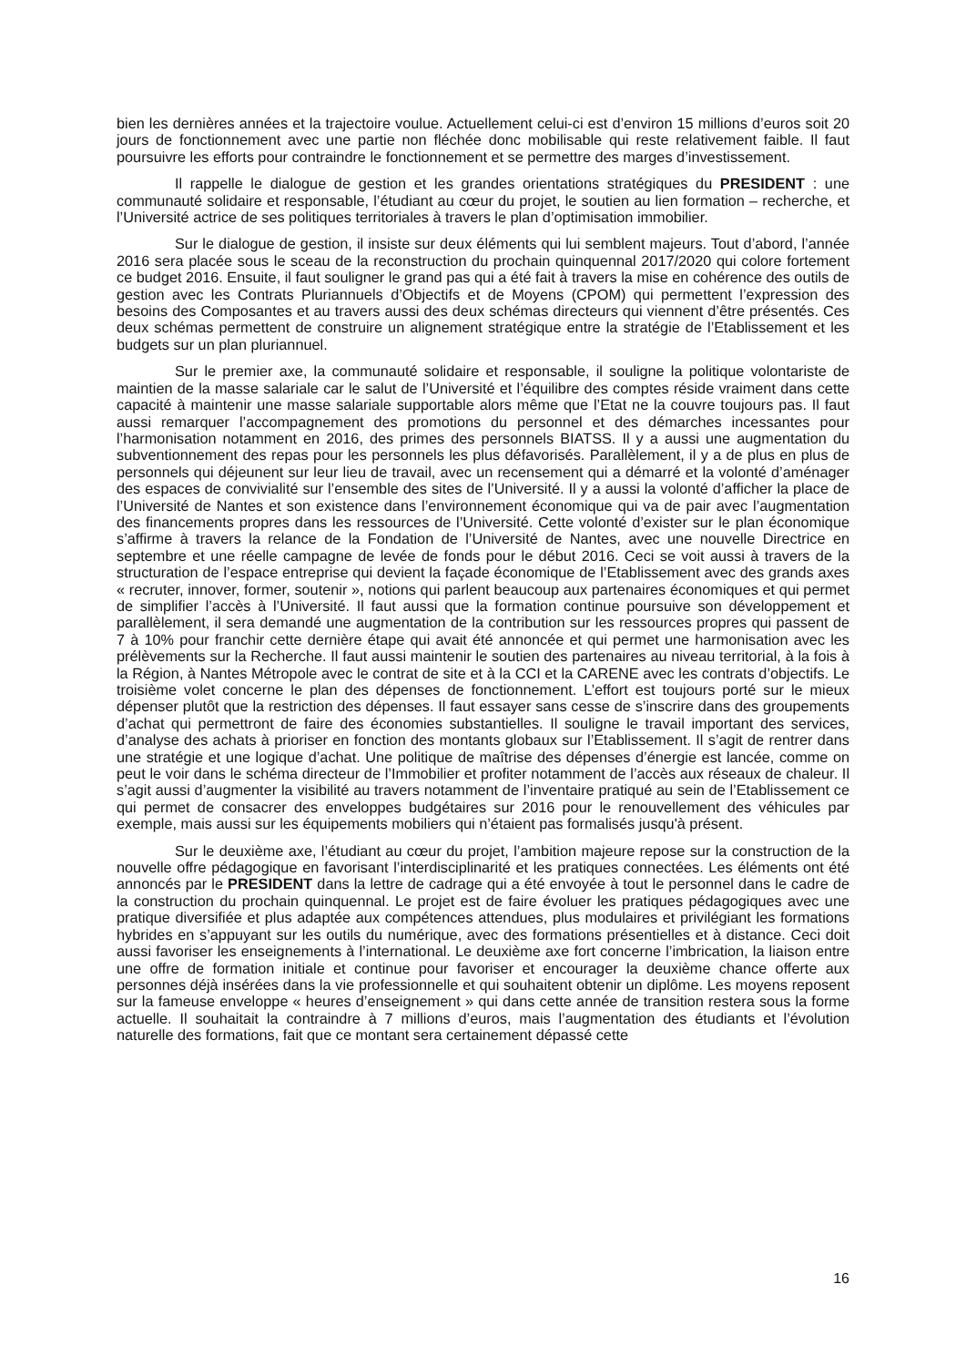bien les dernières années et la trajectoire voulue. Actuellement celui-ci est d’environ 15 millions d’euros soit 20 jours de fonctionnement avec une partie non fléchée donc mobilisable qui reste relativement faible. Il faut poursuivre les efforts pour contraindre le fonctionnement et se permettre des marges d’investissement.
Il rappelle le dialogue de gestion et les grandes orientations stratégiques du PRESIDENT : une communauté solidaire et responsable, l’étudiant au cœur du projet, le soutien au lien formation – recherche, et l’Université actrice de ses politiques territoriales à travers le plan d’optimisation immobilier.
Sur le dialogue de gestion, il insiste sur deux éléments qui lui semblent majeurs. Tout d’abord, l’année 2016 sera placée sous le sceau de la reconstruction du prochain quinquennal 2017/2020 qui colore fortement ce budget 2016. Ensuite, il faut souligner le grand pas qui a été fait à travers la mise en cohérence des outils de gestion avec les Contrats Pluriannuels d’Objectifs et de Moyens (CPOM) qui permettent l’expression des besoins des Composantes et au travers aussi des deux schémas directeurs qui viennent d’être présentés. Ces deux schémas permettent de construire un alignement stratégique entre la stratégie de l’Etablissement et les budgets sur un plan pluriannuel.
Sur le premier axe, la communauté solidaire et responsable, il souligne la politique volontariste de maintien de la masse salariale car le salut de l’Université et l’équilibre des comptes réside vraiment dans cette capacité à maintenir une masse salariale supportable alors même que l’Etat ne la couvre toujours pas. Il faut aussi remarquer l’accompagnement des promotions du personnel et des démarches incessantes pour l’harmonisation notamment en 2016, des primes des personnels BIATSS. Il y a aussi une augmentation du subventionnement des repas pour les personnels les plus défavorisés. Parallèlement, il y a de plus en plus de personnels qui déjeunent sur leur lieu de travail, avec un recensement qui a démarré et la volonté d’aménager des espaces de convivialité sur l’ensemble des sites de l’Université. Il y a aussi la volonté d’afficher la place de l’Université de Nantes et son existence dans l’environnement économique qui va de pair avec l’augmentation des financements propres dans les ressources de l’Université. Cette volonté d’exister sur le plan économique s’affirme à travers la relance de la Fondation de l’Université de Nantes, avec une nouvelle Directrice en septembre et une réelle campagne de levée de fonds pour le début 2016. Ceci se voit aussi à travers de la structuration de l’espace entreprise qui devient la façade économique de l’Etablissement avec des grands axes « recruter, innover, former, soutenir », notions qui parlent beaucoup aux partenaires économiques et qui permet de simplifier l’accès à l’Université. Il faut aussi que la formation continue poursuive son développement et parallèlement, il sera demandé une augmentation de la contribution sur les ressources propres qui passent de 7 à 10% pour franchir cette dernière étape qui avait été annoncée et qui permet une harmonisation avec les prélèvements sur la Recherche. Il faut aussi maintenir le soutien des partenaires au niveau territorial, à la fois à la Région, à Nantes Métropole avec le contrat de site et à la CCI et la CARENE avec les contrats d’objectifs. Le troisième volet concerne le plan des dépenses de fonctionnement. L’effort est toujours porté sur le mieux dépenser plutôt que la restriction des dépenses. Il faut essayer sans cesse de s’inscrire dans des groupements d’achat qui permettront de faire des économies substantielles. Il souligne le travail important des services, d’analyse des achats à prioriser en fonction des montants globaux sur l’Etablissement. Il s’agit de rentrer dans une stratégie et une logique d’achat. Une politique de maîtrise des dépenses d’énergie est lancée, comme on peut le voir dans le schéma directeur de l’Immobilier et profiter notamment de l’accès aux réseaux de chaleur. Il s’agit aussi d’augmenter la visibilité au travers notamment de l’inventaire pratiqué au sein de l’Etablissement ce qui permet de consacrer des enveloppes budgétaires sur 2016 pour le renouvellement des véhicules par exemple, mais aussi sur les équipements mobiliers qui n’étaient pas formalisés jusqu'à présent.
Sur le deuxième axe, l’étudiant au cœur du projet, l’ambition majeure repose sur la construction de la nouvelle offre pédagogique en favorisant l’interdisciplinarité et les pratiques connectées. Les éléments ont été annoncés par le PRESIDENT dans la lettre de cadrage qui a été envoyée à tout le personnel dans le cadre de la construction du prochain quinquennal. Le projet est de faire évoluer les pratiques pédagogiques avec une pratique diversifiée et plus adaptée aux compétences attendues, plus modulaires et privilégiant les formations hybrides en s’appuyant sur les outils du numérique, avec des formations présentielles et à distance. Ceci doit aussi favoriser les enseignements à l’international. Le deuxième axe fort concerne l’imbrication, la liaison entre une offre de formation initiale et continue pour favoriser et encourager la deuxième chance offerte aux personnes déjà insérées dans la vie professionnelle et qui souhaitent obtenir un diplôme. Les moyens reposent sur la fameuse enveloppe « heures d’enseignement » qui dans cette année de transition restera sous la forme actuelle. Il souhaitait la contraindre à 7 millions d’euros, mais l’augmentation des étudiants et l’évolution naturelle des formations, fait que ce montant sera certainement dépassé cette
16